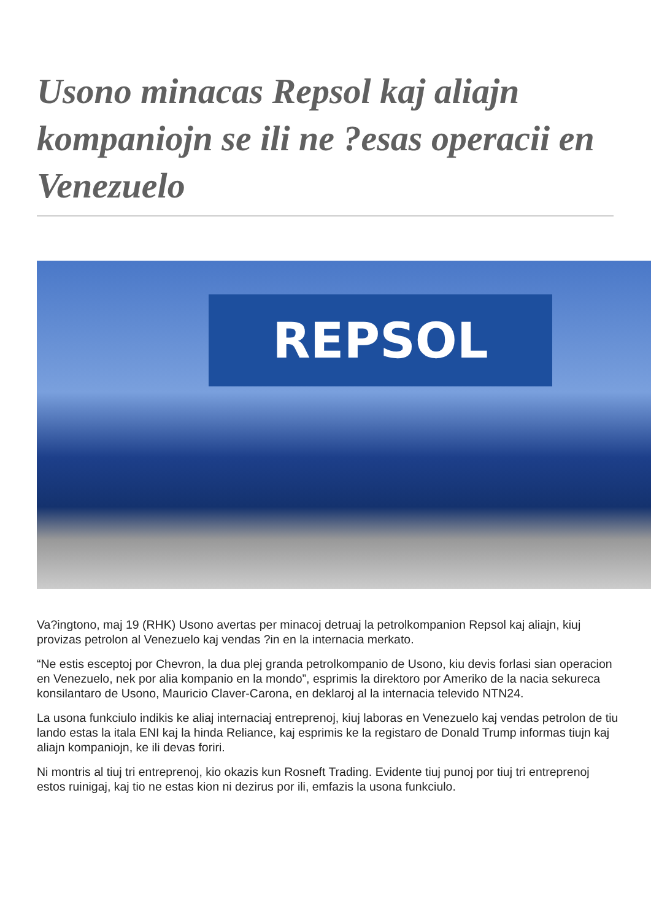Usono minacas Repsol kaj aliajn kompaniojn se ili ne ?esas operacii en Venezuelo
REPSOL
Va?ingtono, maj 19 (RHK) Usono avertas per minacoj detruaj la petrolkompanion Repsol kaj aliajn, kiuj provizas petrolon al Venezuelo kaj vendas ?in en la internacia merkato.
“Ne estis esceptoj por Chevron, la dua plej granda petrolkompanio de Usono, kiu devis forlasi sian operacion en Venezuelo, nek por alia kompanio en la mondo”, esprimis la direktoro por Ameriko de la nacia sekureca konsilantaro de Usono, Mauricio Claver-Carona, en deklaroj al la internacia televido NTN24.
La usona funkciulo indikis ke aliaj internaciaj entreprenoj, kiuj laboras en Venezuelo kaj vendas petrolon de tiu lando estas la itala ENI kaj la hinda Reliance, kaj esprimis ke la registaro de Donald Trump informas tiujn kaj aliajn kompaniojn, ke ili devas foriri.
Ni montris al tiuj tri entreprenoj, kio okazis kun Rosneft Trading. Evidente tiuj punoj por tiuj tri entreprenoj estos ruinigaj, kaj tio ne estas kion ni dezirus por ili, emfazis la usona funkciulo.